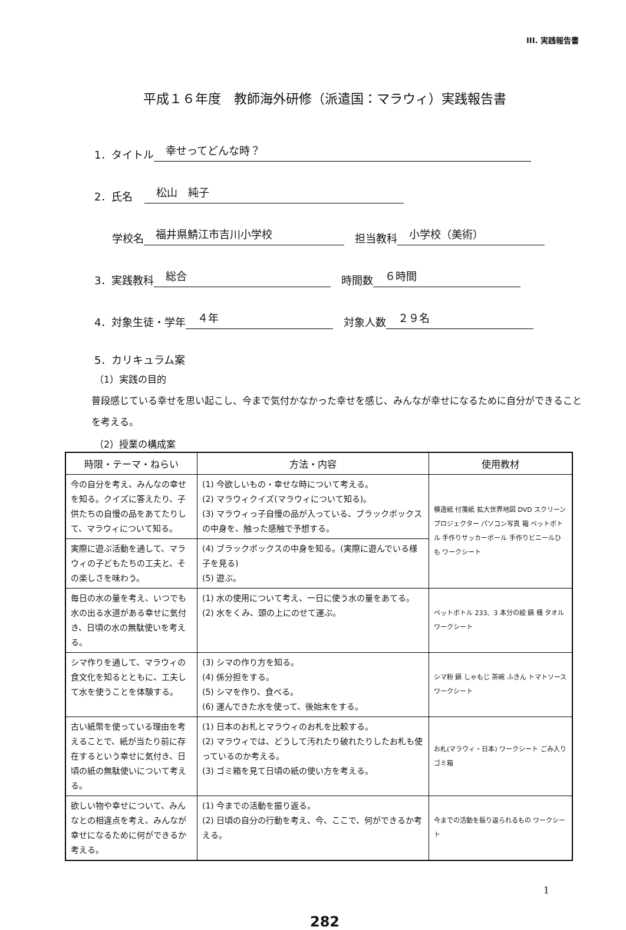III. 実践報告書
平成１６年度　教師海外研修（派遣国：マラウィ）実践報告書
1．タイトル 幸せってどんな時？
2．氏名 松山　純子
学校名 福井県鯖江市吉川小学校　担当教科 小学校（美術）
3．実践教科 総合　時間数 ６時間
4．対象生徒・学年 ４年　対象人数 ２９名
5．カリキュラム案
（1）実践の目的
普段感じている幸せを思い起こし、今まで気付かなかった幸せを感じ、みんなが幸せになるために自分ができることを考える。
（2）授業の構成案
| 時限・テーマ・ねらい | 方法・内容 | 使用教材 |
| --- | --- | --- |
| 今の自分を考え、みんなの幸せを知る。クイズに答えたり、子供たちの自慢の品をあてたりして、マラウィについて知る。 | (1) 今欲しいもの・幸せな時について考える。 (2) マラウィクイズ(マラウィについて知る)。 (3) マラウィっ子自慢の品が入っている、ブラックボックスの中身を、触った感触で予想する。 | 模造紙 付箋紙 拡大世界地図 DVD スクリーン プロジェクター パソコン写真 箱 ペットボトル 手作りサッカーボール 手作りビニールひも ワークシート |
| 実際に遊ぶ活動を通して、マラウィの子どもたちの工夫と、その楽しさを味わう。 | (4) ブラックボックスの中身を知る。(実際に遊んでいる様子を見る) (5) 遊ぶ。 | |
| 毎日の水の量を考え、いつでも水の出る水道がある幸せに気付き、日頃の水の無駄使いを考える。 | (1) 水の使用について考え、一日に使う水の量をあてる。 (2) 水をくみ、頭の上にのせて運ぶ。 | ペットボトル 233、3 本分の絵 鍋 桶 タオル ワークシート |
| シマ作りを通して、マラウィの食文化を知るとともに、工夫して水を使うことを体験する。 | (3) シマの作り方を知る。 (4) 係分担をする。 (5) シマを作り、食べる。 (6) 運んできた水を使って、後始末をする。 | シマ粉 鍋 しゃもじ 茶碗 ふきん トマトソース ワークシート |
| 古い紙幣を使っている理由を考えることで、紙が当たり前に存在するという幸せに気付き、日頃の紙の無駄使いについて考える。 | (1) 日本のお札とマラウィのお札を比較する。 (2) マラウィでは、どうして汚れたり破れたりしたお札も使っているのか考える。 (3) ゴミ箱を見て日頃の紙の使い方を考える。 | お札(マラウィ・日本) ワークシート ごみ入りゴミ箱 |
| 欲しい物や幸せについて、みんなとの相違点を考え、みんなが幸せになるために何ができるか考える。 | (1) 今までの活動を振り返る。 (2) 日頃の自分の行動を考え、今、ここで、何ができるか考える。 | 今までの活動を振り返られるもの ワークシート |
1
282